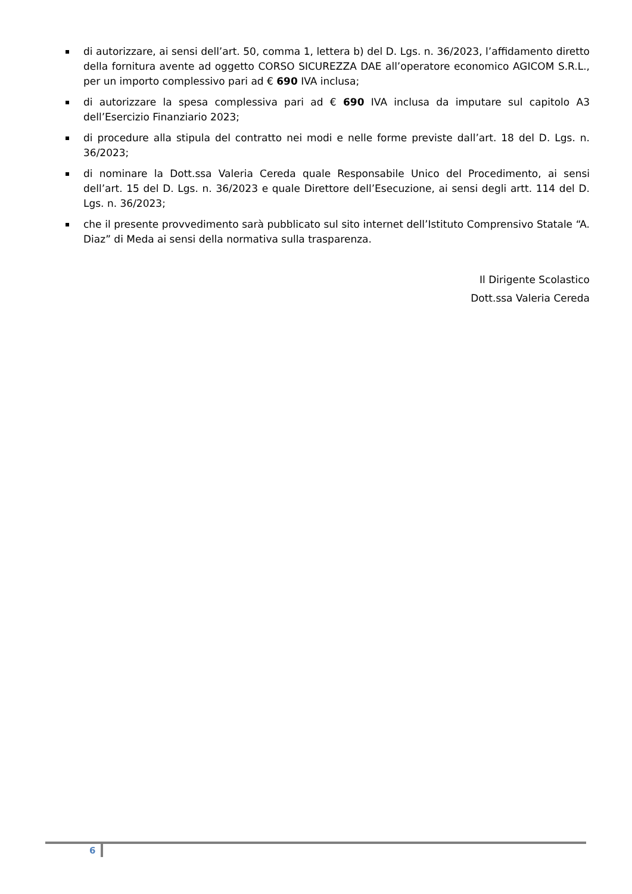di autorizzare, ai sensi dell’art. 50, comma 1, lettera b) del D. Lgs. n. 36/2023, l’affidamento diretto della fornitura avente ad oggetto CORSO SICUREZZA DAE all’operatore economico AGICOM S.R.L., per un importo complessivo pari ad € 690 IVA inclusa;
di autorizzare la spesa complessiva pari ad € 690 IVA inclusa da imputare sul capitolo A3 dell’Esercizio Finanziario 2023;
di procedure alla stipula del contratto nei modi e nelle forme previste dall’art. 18 del D. Lgs. n. 36/2023;
di nominare la Dott.ssa Valeria Cereda quale Responsabile Unico del Procedimento, ai sensi dell’art. 15 del D. Lgs. n. 36/2023 e quale Direttore dell’Esecuzione, ai sensi degli artt. 114 del D. Lgs. n. 36/2023;
che il presente provvedimento sarà pubblicato sul sito internet dell’Istituto Comprensivo Statale “A. Diaz” di Meda ai sensi della normativa sulla trasparenza.
Il Dirigente Scolastico
Dott.ssa Valeria Cereda
6